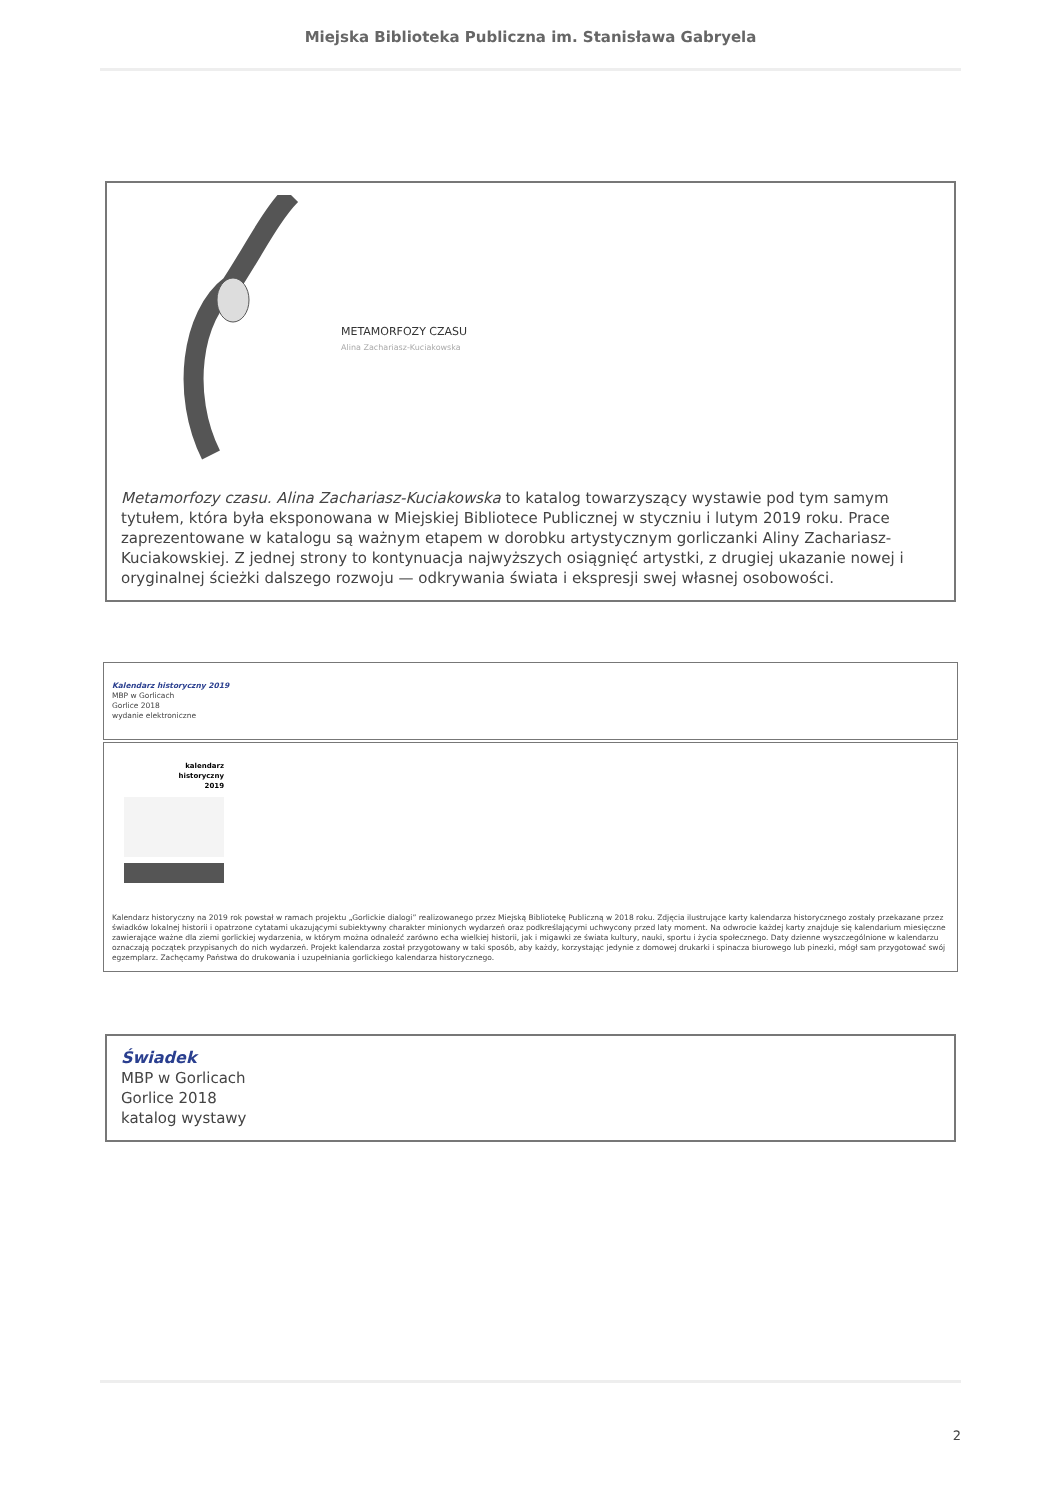Miejska Biblioteka Publiczna im. Stanisława Gabryela
METAMORFOZY CZASU
Alina Zachariasz-Kuciakowska
Metamorfozy czasu. Alina Zachariasz-Kuciakowska to katalog towarzyszący wystawie pod tym samym tytułem, która była eksponowana w Miejskiej Bibliotece Publicznej w styczniu i lutym 2019 roku. Prace zaprezentowane w katalogu są ważnym etapem w dorobku artystycznym gorliczanki Aliny Zachariasz-Kuciakowskiej. Z jednej strony to kontynuacja najwyższych osiągnięć artystki, z drugiej ukazanie nowej i oryginalnej ścieżki dalszego rozwoju — odkrywania świata i ekspresji swej własnej osobowości.
Kalendarz historyczny 2019
MBP w Gorlicach
Gorlice 2018
wydanie elektroniczne
kalendarz
historyczny
2019
Kalendarz historyczny na 2019 rok powstał w ramach projektu „Gorlickie dialogi” realizowanego przez Miejską Bibliotekę Publiczną w 2018 roku. Zdjęcia ilustrujące karty kalendarza historycznego zostały przekazane przez świadków lokalnej historii i opatrzone cytatami ukazującymi subiektywny charakter minionych wydarzeń oraz podkreślającymi uchwycony przed laty moment. Na odwrocie każdej karty znajduje się kalendarium miesięczne zawierające ważne dla ziemi gorlickiej wydarzenia, w którym można odnaleźć zarówno echa wielkiej historii, jak i migawki ze świata kultury, nauki, sportu i życia społecznego. Daty dzienne wyszczególnione w kalendarzu oznaczają początek przypisanych do nich wydarzeń. Projekt kalendarza został przygotowany w taki sposób, aby każdy, korzystając jedynie z domowej drukarki i spinacza biurowego lub pinezki, mógł sam przygotować swój egzemplarz. Zachęcamy Państwa do drukowania i uzupełniania gorlickiego kalendarza historycznego.
Świadek
MBP w Gorlicach
Gorlice 2018
katalog wystawy
2